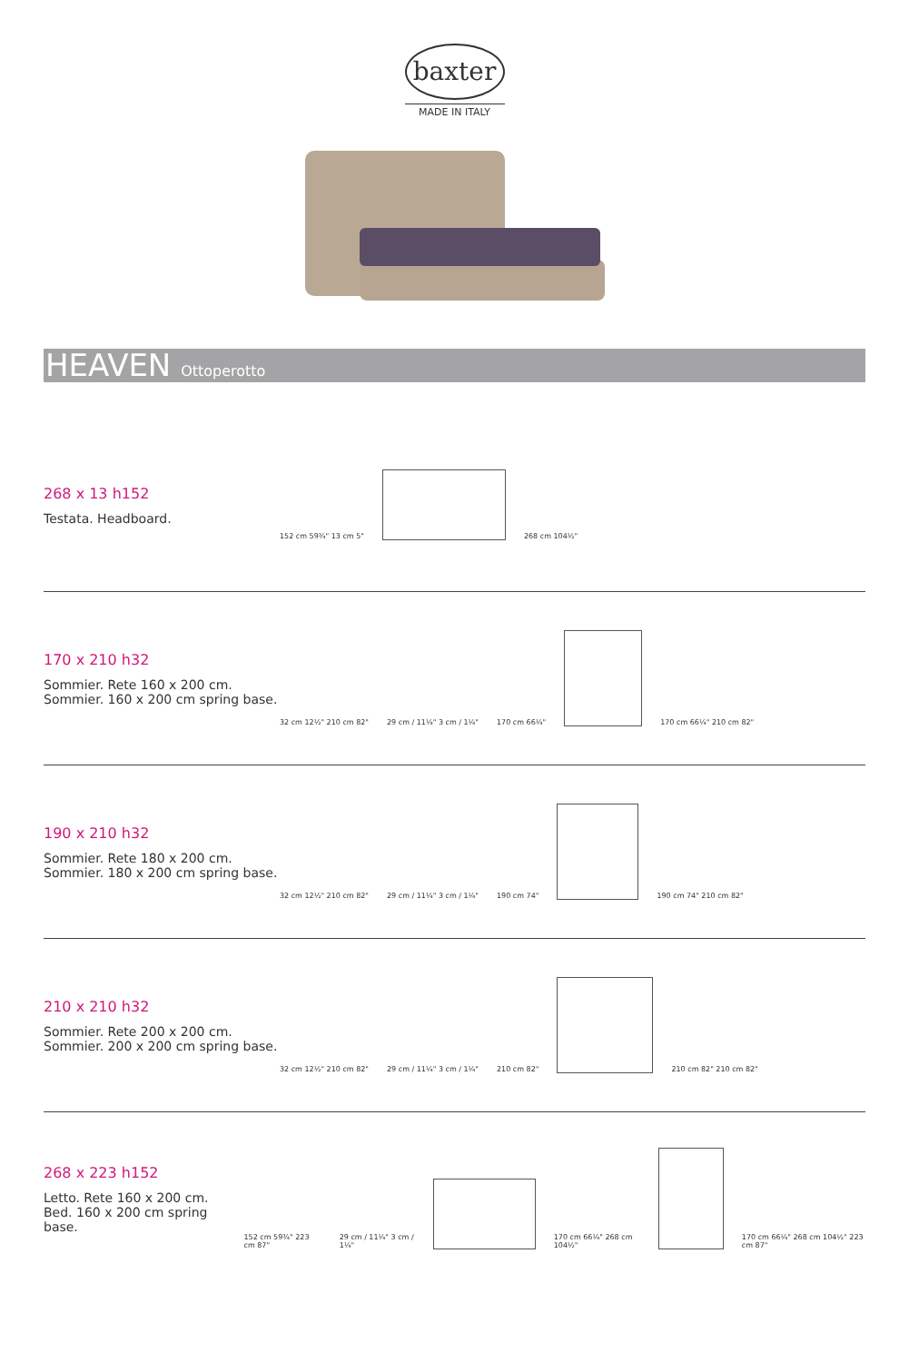baxter
MADE IN ITALY
HEAVEN Ottoperotto
268 x 13 h152
Testata. Headboard.
152 cm 59¾" 13 cm 5"
268 cm 104½"
170 x 210 h32
Sommier. Rete 160 x 200 cm.
Sommier. 160 x 200 cm spring base.
32 cm 12½" 210 cm 82"
29 cm / 11¼" 3 cm / 1¼"
170 cm 66¼"
170 cm 66¼" 210 cm 82"
190 x 210 h32
Sommier. Rete 180 x 200 cm.
Sommier. 180 x 200 cm spring base.
32 cm 12½" 210 cm 82"
29 cm / 11¼" 3 cm / 1¼"
190 cm 74"
190 cm 74" 210 cm 82"
210 x 210 h32
Sommier. Rete 200 x 200 cm.
Sommier. 200 x 200 cm spring base.
32 cm 12½" 210 cm 82"
29 cm / 11¼" 3 cm / 1¼"
210 cm 82"
210 cm 82" 210 cm 82"
268 x 223 h152
Letto. Rete 160 x 200 cm.
Bed. 160 x 200 cm spring base.
152 cm 59¾" 223 cm 87"
29 cm / 11¼" 3 cm / 1¼"
170 cm 66¼" 268 cm 104½"
170 cm 66¼" 268 cm 104½" 223 cm 87"